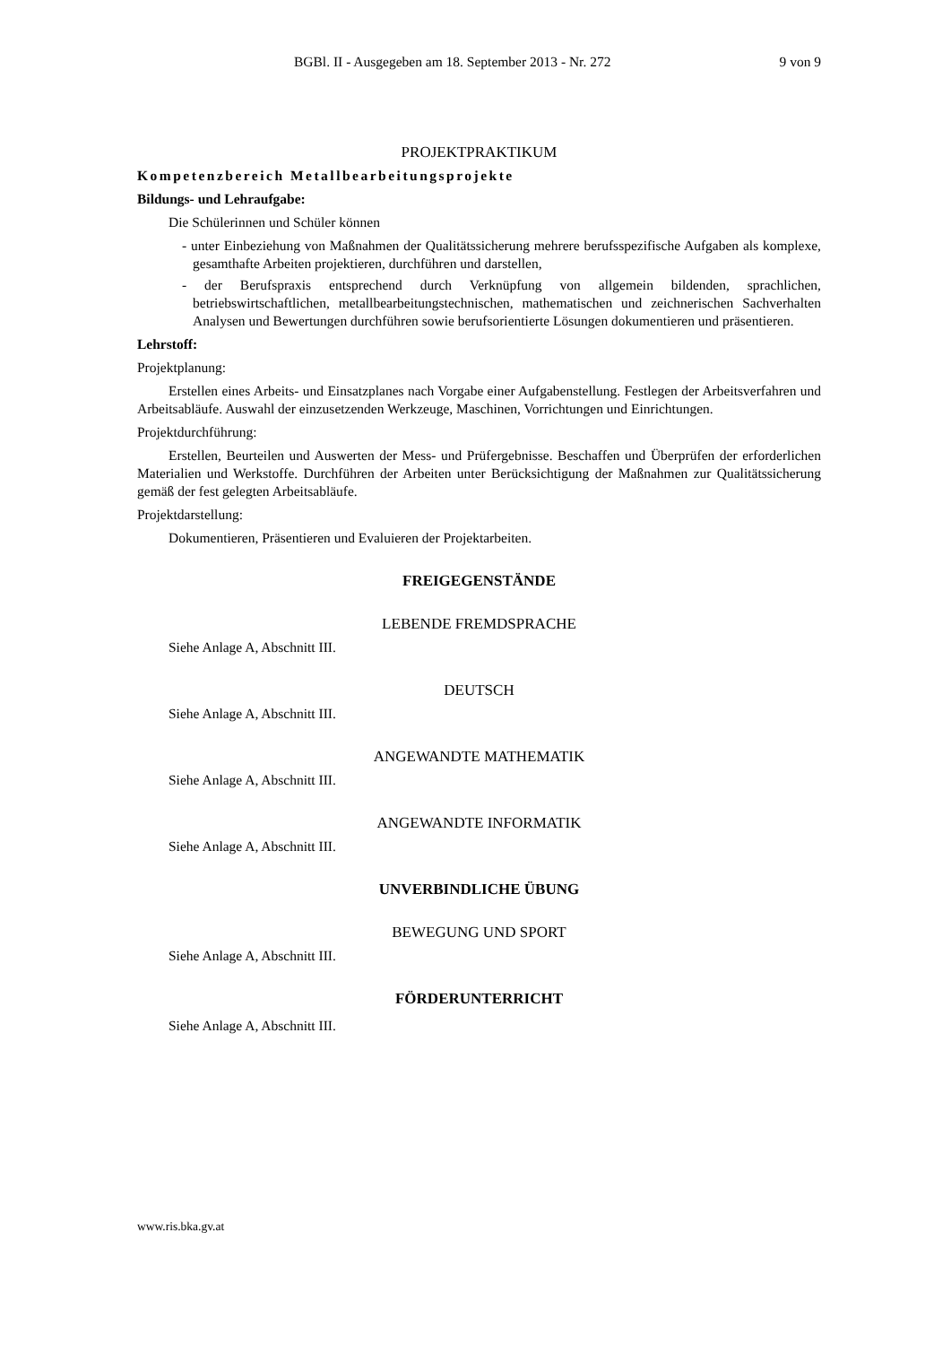BGBl. II - Ausgegeben am 18. September 2013 - Nr. 272 9 von 9
PROJEKTPRAKTIKUM
Kompetenzbereich Metallbearbeitungsprojekte
Bildungs- und Lehraufgabe:
Die Schülerinnen und Schüler können
- unter Einbeziehung von Maßnahmen der Qualitätssicherung mehrere berufsspezifische Aufgaben als komplexe, gesamthafte Arbeiten projektieren, durchführen und darstellen,
- der Berufspraxis entsprechend durch Verknüpfung von allgemein bildenden, sprachlichen, betriebswirtschaftlichen, metallbearbeitungstechnischen, mathematischen und zeichnerischen Sachverhalten Analysen und Bewertungen durchführen sowie berufsorientierte Lösungen dokumentieren und präsentieren.
Lehrstoff:
Projektplanung:
Erstellen eines Arbeits- und Einsatzplanes nach Vorgabe einer Aufgabenstellung. Festlegen der Arbeitsverfahren und Arbeitsabläufe. Auswahl der einzusetzenden Werkzeuge, Maschinen, Vorrichtungen und Einrichtungen.
Projektdurchführung:
Erstellen, Beurteilen und Auswerten der Mess- und Prüfergebnisse. Beschaffen und Überprüfen der erforderlichen Materialien und Werkstoffe. Durchführen der Arbeiten unter Berücksichtigung der Maßnahmen zur Qualitätssicherung gemäß der fest gelegten Arbeitsabläufe.
Projektdarstellung:
Dokumentieren, Präsentieren und Evaluieren der Projektarbeiten.
FREIGEGENSTÄNDE
LEBENDE FREMDSPRACHE
Siehe Anlage A, Abschnitt III.
DEUTSCH
Siehe Anlage A, Abschnitt III.
ANGEWANDTE MATHEMATIK
Siehe Anlage A, Abschnitt III.
ANGEWANDTE INFORMATIK
Siehe Anlage A, Abschnitt III.
UNVERBINDLICHE ÜBUNG
BEWEGUNG UND SPORT
Siehe Anlage A, Abschnitt III.
FÖRDERUNTERRICHT
Siehe Anlage A, Abschnitt III.
www.ris.bka.gv.at